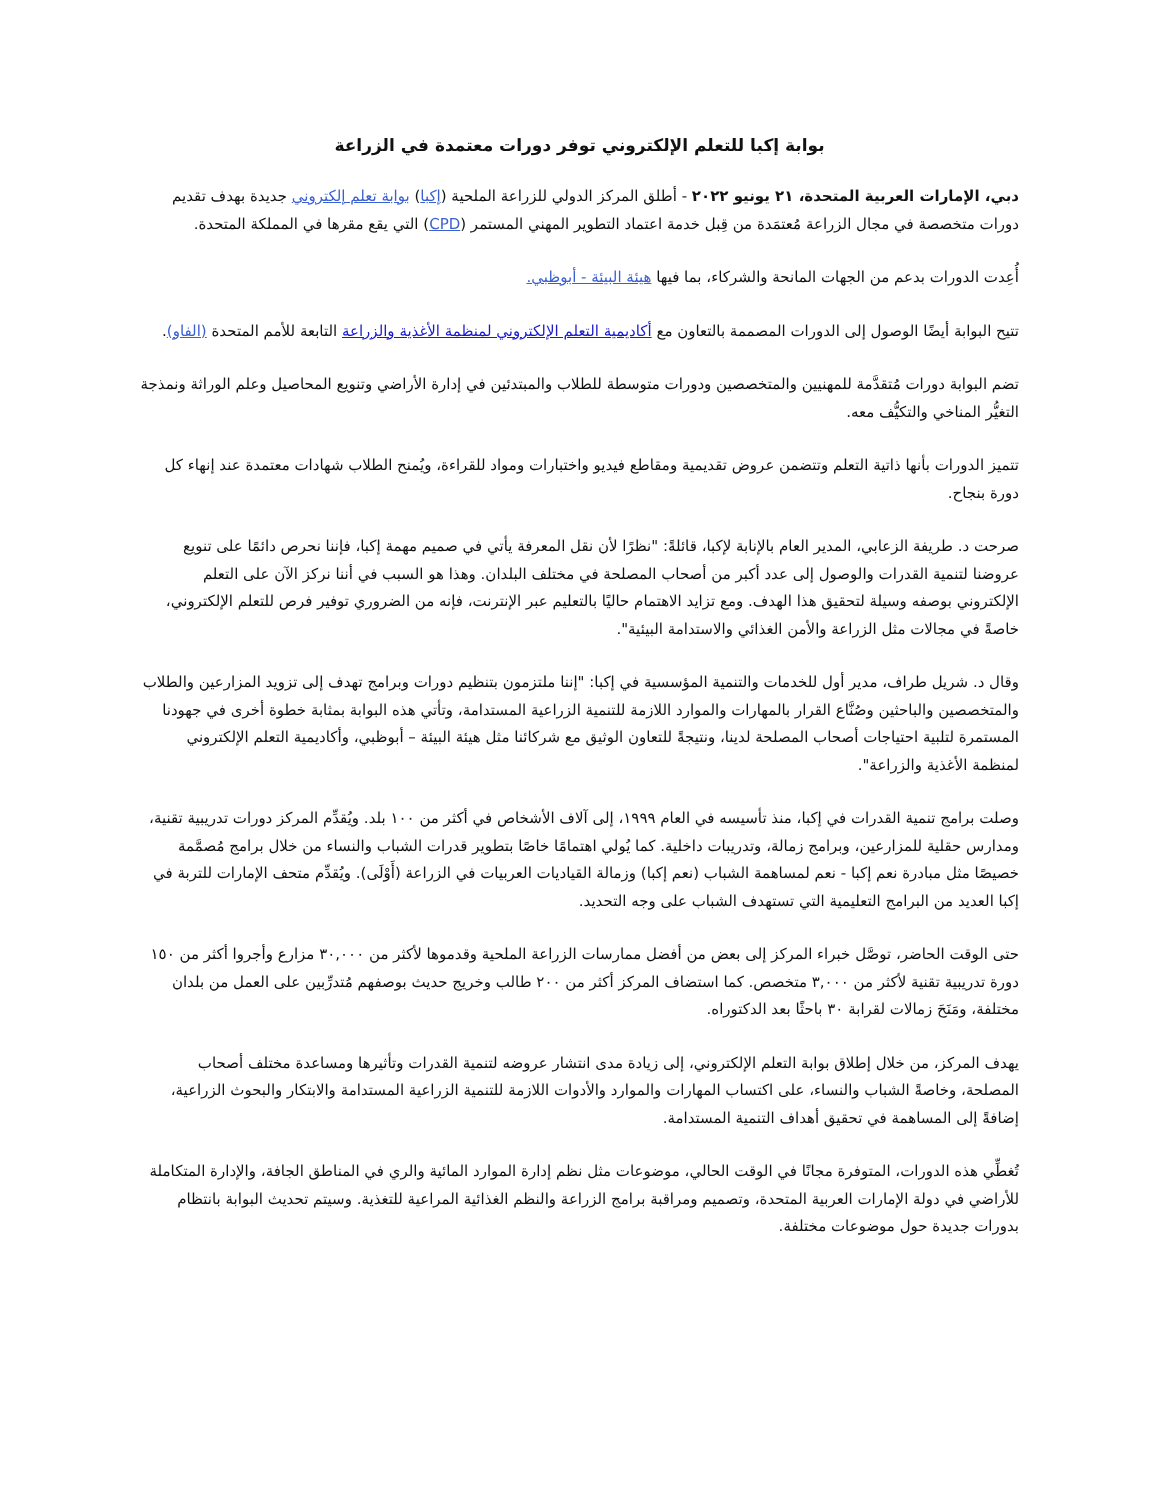بوابة إكبا للتعلم الإلكتروني توفر دورات معتمدة في الزراعة
دبي، الإمارات العربية المتحدة، ٢١ يونيو ٢٠٢٢ - أطلق المركز الدولي للزراعة الملحية (إكبا) بوابة تعلم إلكتروني جديدة بهدف تقديم دورات متخصصة في مجال الزراعة مُعتمَدة من قِبل خدمة اعتماد التطوير المهني المستمر (CPD) التي يقع مقرها في المملكة المتحدة.
أُعِدت الدورات بدعم من الجهات المانحة والشركاء، بما فيها هيئة البيئة - أبوظبي.
تتيح البوابة أيضًا الوصول إلى الدورات المصممة بالتعاون مع أكاديمية التعلم الإلكتروني لمنظمة الأغذية والزراعة التابعة للأمم المتحدة (الفاو).
تضم البوابة دورات مُتقدَّمة للمهنيين والمتخصصين ودورات متوسطة للطلاب والمبتدئين في إدارة الأراضي وتنويع المحاصيل وعلم الوراثة ونمذجة التغيُّر المناخي والتكيُّف معه.
تتميز الدورات بأنها ذاتية التعلم وتتضمن عروض تقديمية ومقاطع فيديو واختبارات ومواد للقراءة، ويُمنح الطلاب شهادات معتمدة عند إنهاء كل دورة بنجاح.
صرحت د. طريفة الزعابي، المدير العام بالإنابة لإكبا، قائلةً: "نظرًا لأن نقل المعرفة يأتي في صميم مهمة إكبا، فإننا نحرص دائمًا على تنويع عروضنا لتنمية القدرات والوصول إلى عدد أكبر من أصحاب المصلحة في مختلف البلدان. وهذا هو السبب في أننا نركز الآن على التعلم الإلكتروني بوصفه وسيلة لتحقيق هذا الهدف. ومع تزايد الاهتمام حاليًا بالتعليم عبر الإنترنت، فإنه من الضروري توفير فرص للتعلم الإلكتروني، خاصةً في مجالات مثل الزراعة والأمن الغذائي والاستدامة البيئية".
وقال د. شريل طراف، مدير أول للخدمات والتنمية المؤسسية في إكبا: "إننا ملتزمون بتنظيم دورات وبرامج تهدف إلى تزويد المزارعين والطلاب والمتخصصين والباحثين وصُنَّاع القرار بالمهارات والموارد اللازمة للتنمية الزراعية المستدامة، وتأتي هذه البوابة بمثابة خطوة أخرى في جهودنا المستمرة لتلبية احتياجات أصحاب المصلحة لدينا، ونتيجةً للتعاون الوثيق مع شركائنا مثل هيئة البيئة – أبوظبي، وأكاديمية التعلم الإلكتروني لمنظمة الأغذية والزراعة".
وصلت برامج تنمية القدرات في إكبا، منذ تأسيسه في العام ١٩٩٩، إلى آلاف الأشخاص في أكثر من ١٠٠ بلد. ويُقدِّم المركز دورات تدريبية تقنية، ومدارس حقلية للمزارعين، وبرامج زمالة، وتدريبات داخلية. كما يُولي اهتمامًا خاصًا بتطوير قدرات الشباب والنساء من خلال برامج مُصمَّمة خصيصًا مثل مبادرة نعم إكبا - نعم لمساهمة الشباب (نعم إكبا) وزمالة القياديات العربيات في الزراعة (أَوْلَى). ويُقدِّم متحف الإمارات للتربة في إكبا العديد من البرامج التعليمية التي تستهدف الشباب على وجه التحديد.
حتى الوقت الحاضر، توصَّل خبراء المركز إلى بعض من أفضل ممارسات الزراعة الملحية وقدموها لأكثر من ٣٠,٠٠٠ مزارع وأجروا أكثر من ١٥٠ دورة تدريبية تقنية لأكثر من ٣,٠٠٠ متخصص. كما استضاف المركز أكثر من ٢٠٠ طالب وخريج حديث بوصفهم مُتدرِّبين على العمل من بلدان مختلفة، ومَنَحَ زمالات لقرابة ٣٠ باحثًا بعد الدكتوراه.
يهدف المركز، من خلال إطلاق بوابة التعلم الإلكتروني، إلى زيادة مدى انتشار عروضه لتنمية القدرات وتأثيرها ومساعدة مختلف أصحاب المصلحة، وخاصةً الشباب والنساء، على اكتساب المهارات والموارد والأدوات اللازمة للتنمية الزراعية المستدامة والابتكار والبحوث الزراعية، إضافةً إلى المساهمة في تحقيق أهداف التنمية المستدامة.
تُغطِّي هذه الدورات، المتوفرة مجانًا في الوقت الحالي، موضوعات مثل نظم إدارة الموارد المائية والري في المناطق الجافة، والإدارة المتكاملة للأراضي في دولة الإمارات العربية المتحدة، وتصميم ومراقبة برامج الزراعة والنظم الغذائية المراعية للتغذية. وسيتم تحديث البوابة بانتظام بدورات جديدة حول موضوعات مختلفة.